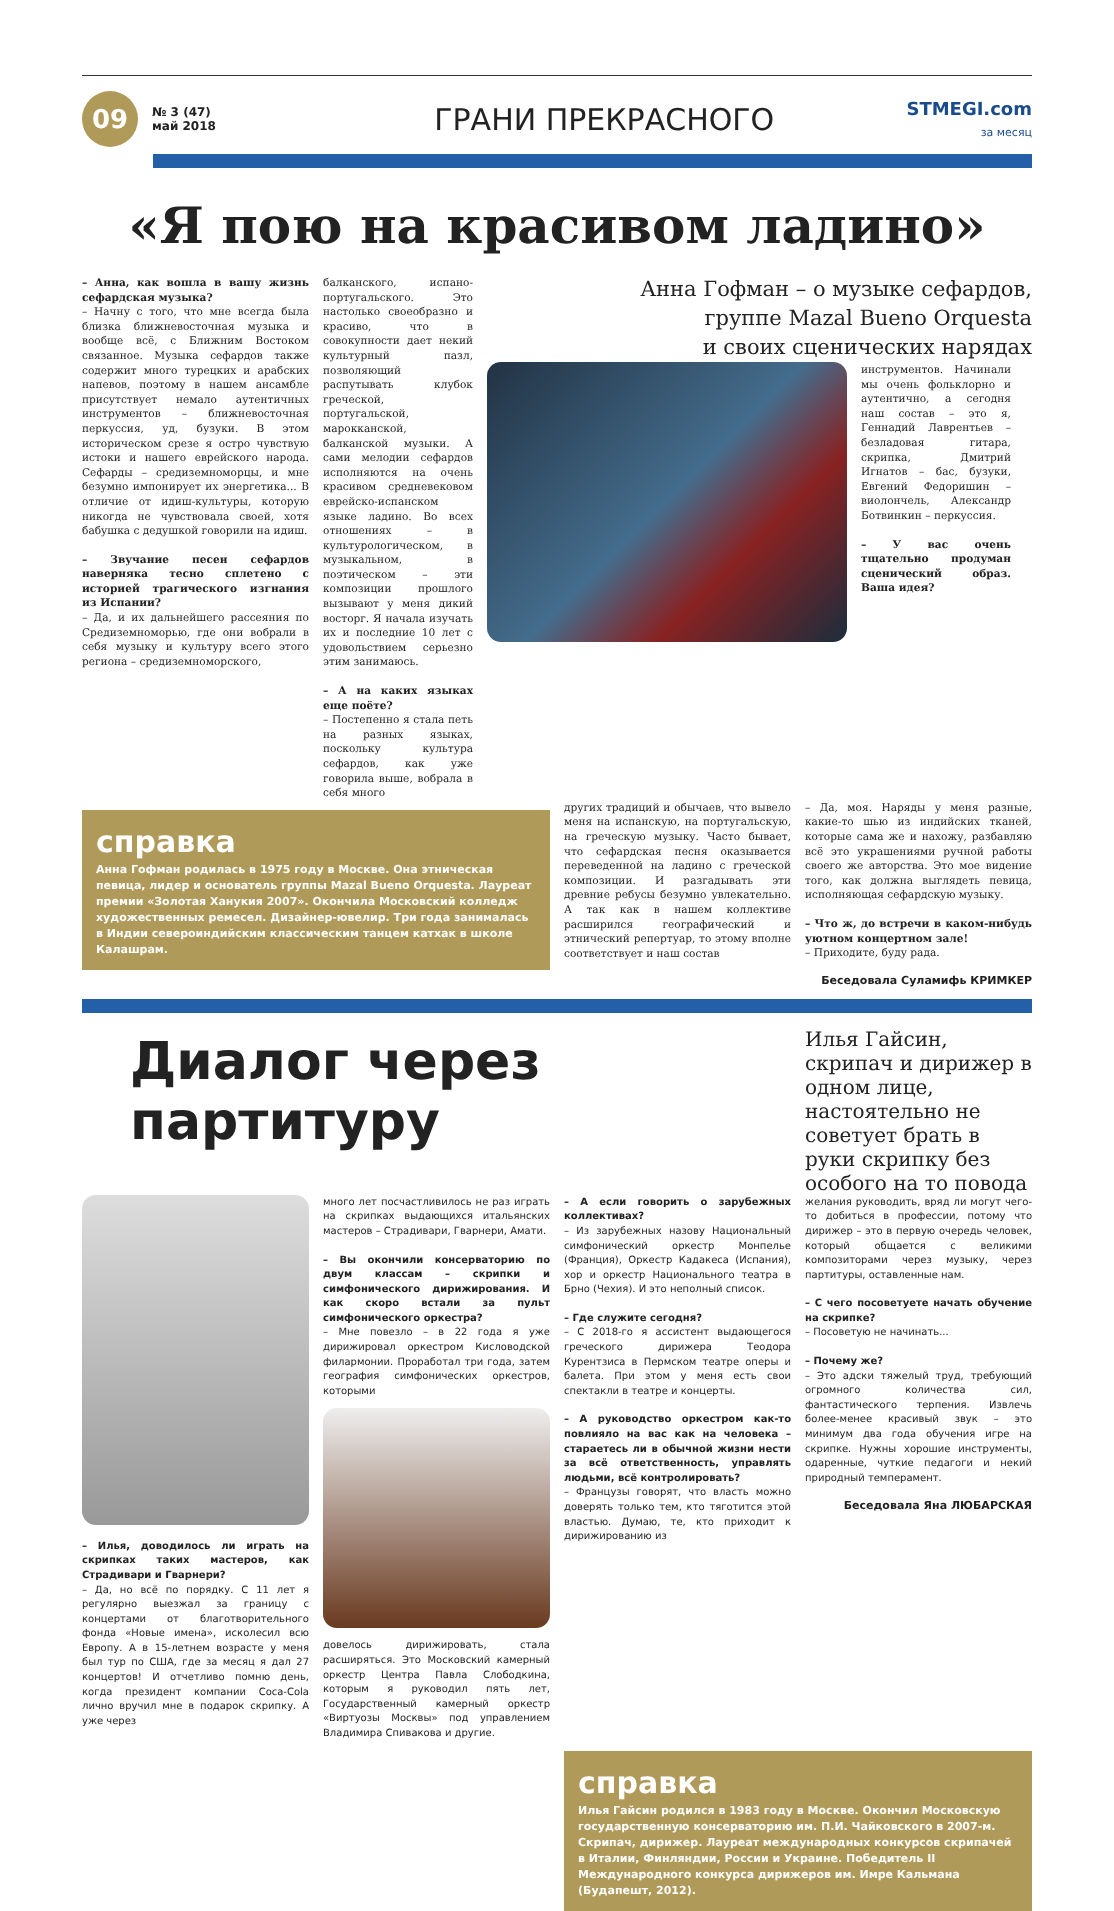09
№ 3 (47)
май 2018
ГРАНИ ПРЕКРАСНОГО
STMEGI.com
за месяц
«Я пою на красивом ладино»
– Анна, как вошла в вашу жизнь сефардская музыка?
– Начну с того, что мне всегда была близка ближневосточная музыка и вообще всё, с Ближним Востоком связанное. Музыка сефардов также содержит много турецких и арабских напевов, поэтому в нашем ансамбле присутствует немало аутентичных инструментов – ближневосточная перкуссия, уд, бузуки. В этом историческом срезе я остро чувствую истоки и нашего еврейского народа. Сефарды – средиземноморцы, и мне безумно импонирует их энергетика... В отличие от идиш-культуры, которую никогда не чувствовала своей, хотя бабушка с дедушкой говорили на идиш.
– Звучание песен сефардов наверняка тесно сплетено с историей трагического изгнания из Испании?
– Да, и их дальнейшего рассеяния по Средиземноморью, где они вобрали в себя музыку и культуру всего этого региона – средиземноморского,
балканского, испано-португальского. Это настолько своеобразно и красиво, что в совокупности дает некий культурный пазл, позволяющий распутывать клубок греческой, португальской, марокканской, балканской музыки. А сами мелодии сефардов исполняются на очень красивом средневековом еврейско-испанском языке ладино. Во всех отношениях – в культурологическом, в музыкальном, в поэтическом – эти композиции прошлого вызывают у меня дикий восторг. Я начала изучать их и последние 10 лет с удовольствием серьезно этим занимаюсь.
– А на каких языках еще поёте?
– Постепенно я стала петь на разных языках, поскольку культура сефардов, как уже говорила выше, вобрала в себя много
Анна Гофман – о музыке сефардов,
группе Mazal Bueno Orquesta
и своих сценических нарядах
инструментов. Начинали мы очень фольклорно и аутентично, а сегодня наш состав – это я, Геннадий Лаврентьев – безладовая гитара, скрипка, Дмитрий Игнатов – бас, бузуки, Евгений Федоришин – виолончель, Александр Ботвинкин – перкуссия.
– У вас очень тщательно продуман сценический образ. Ваша идея?
справка
Анна Гофман родилась в 1975 году в Москве. Она этническая певица, лидер и основатель группы Mazal Bueno Orquesta. Лауреат премии «Золотая Ханукия 2007». Окончила Московский колледж художественных ремесел. Дизайнер-ювелир. Три года занималась в Индии североиндийским классическим танцем катхак в школе Калашрам.
других традиций и обычаев, что вывело меня на испанскую, на португальскую, на греческую музыку. Часто бывает, что сефардская песня оказывается переведенной на ладино с греческой композиции. И разгадывать эти древние ребусы безумно увлекательно. А так как в нашем коллективе расширился географический и этнический репертуар, то это­му вполне соответствует и наш состав
– Да, моя. Наряды у меня разные, какие-то шью из индийских тканей, которые сама же и нахожу, разбавляю всё это украшениями ручной работы своего же авторства. Это мое видение того, как должна выглядеть певица, исполняющая сефардскую музыку.
– Что ж, до встречи в каком-нибудь уютном концертном зале!
– Приходите, буду рада.
Беседовала Суламифь КРИМКЕР
Диалог через партитуру
Илья Гайсин, скрипач и дирижер в одном лице, настоятельно не советует брать в руки скрипку без особого на то повода
– Илья, доводилось ли играть на скрипках таких мастеров, как Страдивари и Гварнери?
– Да, но всё по порядку. С 11 лет я регулярно выезжал за границу с концертами от благотворительного фонда «Новые имена», исколесил всю Европу. А в 15-летнем возрасте у меня был тур по США, где за месяц я дал 27 концертов! И отчетливо помню день, когда президент компании Coca-Cola лично вручил мне в подарок скрипку. А уже через
много лет посчастливилось не раз играть на скрипках выдающихся итальянских мастеров – Страдивари, Гварнери, Амати.
– Вы окончили консерваторию по двум классам – скрипки и симфонического дирижирования. И как скоро встали за пульт симфонического оркестра?
– Мне повезло – в 22 года я уже дирижировал оркестром Кисловодской филармонии. Проработал три года, затем география симфонических оркестров, которыми
довелось дирижировать, стала расширяться. Это Московский камерный оркестр Центра Павла Слободкина, которым я руководил пять лет, Государственный камерный оркестр «Виртуозы Москвы» под управлением Владимира Спивакова и другие.
– А если говорить о зарубежных коллективах?
– Из зарубежных назову Национальный симфонический оркестр Монпелье (Франция), Оркестр Кадакеса (Испания), хор и оркестр Национального театра в Брно (Чехия). И это неполный список.
– Где служите сегодня?
– С 2018-го я ассистент выдающегося греческого дирижера Теодора Курентзиса в Пермском театре оперы и балета. При этом у меня есть свои спектакли в театре и концерты.
– А руководство оркестром как-то повлияло на вас как на человека – стараетесь ли в обычной жизни нести за всё ответственность, управлять людьми, всё контролировать?
– Французы говорят, что власть можно доверять только тем, кто тяготится этой властью. Думаю, те, кто приходит к дирижированию из
желания руководить, вряд ли могут чего-то добиться в профессии, потому что дирижер – это в первую очередь человек, который общается с великими композиторами через музыку, через партитуры, оставленные нам.
– С чего посоветуете начать обучение на скрипке?
– Посоветую не начинать...
– Почему же?
– Это адски тяжелый труд, требующий огромного количества сил, фантастического терпения. Извлечь более-менее красивый звук – это минимум два года обучения игре на скрипке. Нужны хорошие инструменты, одаренные, чуткие педагоги и некий природный темперамент.
Беседовала Яна ЛЮБАРСКАЯ
справка
Илья Гайсин родился в 1983 году в Москве. Окончил Московскую государственную консерваторию им. П.И. Чайковского в 2007-м. Скрипач, дирижер. Лауреат международных конкурсов скрипачей в Италии, Финляндии, России и Украине. Победитель II Международного конкурса дирижеров им. Имре Кальмана (Будапешт, 2012).